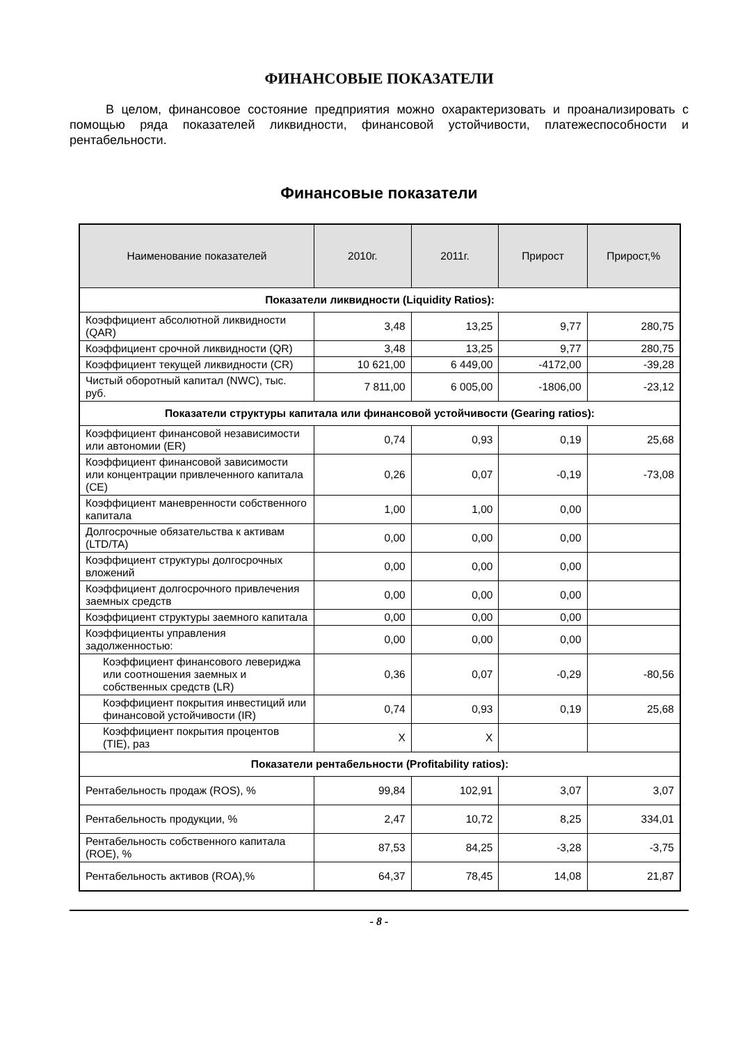ФИНАНСОВЫЕ ПОКАЗАТЕЛИ
В целом, финансовое состояние предприятия можно охарактеризовать и проанализировать с помощью ряда показателей ликвидности, финансовой устойчивости, платежеспособности и рентабельности.
Финансовые показатели
| Наименование показателей | 2010г. | 2011г. | Прирост | Прирост,% |
| --- | --- | --- | --- | --- |
| Показатели ликвидности (Liquidity Ratios): | | | | |
| Коэффициент абсолютной ликвидности (QAR) | 3,48 | 13,25 | 9,77 | 280,75 |
| Коэффициент срочной ликвидности (QR) | 3,48 | 13,25 | 9,77 | 280,75 |
| Коэффициент текущей ликвидности (CR) | 10 621,00 | 6 449,00 | -4172,00 | -39,28 |
| Чистый оборотный капитал (NWC), тыс. руб. | 7 811,00 | 6 005,00 | -1806,00 | -23,12 |
| Показатели структуры капитала или финансовой устойчивости (Gearing ratios): | | | | |
| Коэффициент финансовой независимости или автономии (ER) | 0,74 | 0,93 | 0,19 | 25,68 |
| Коэффициент финансовой зависимости или концентрации привлеченного капитала (CE) | 0,26 | 0,07 | -0,19 | -73,08 |
| Коэффициент маневренности собственного капитала | 1,00 | 1,00 | 0,00 | |
| Долгосрочные обязательства к активам (LTD/TA) | 0,00 | 0,00 | 0,00 | |
| Коэффициент структуры долгосрочных вложений | 0,00 | 0,00 | 0,00 | |
| Коэффициент долгосрочного привлечения заемных средств | 0,00 | 0,00 | 0,00 | |
| Коэффициент структуры заемного капитала | 0,00 | 0,00 | 0,00 | |
| Коэффициенты управления задолженностью: | 0,00 | 0,00 | 0,00 | |
| Коэффициент финансового левериджа или соотношения заемных и собственных средств (LR) | 0,36 | 0,07 | -0,29 | -80,56 |
| Коэффициент покрытия инвестиций или финансовой устойчивости (IR) | 0,74 | 0,93 | 0,19 | 25,68 |
| Коэффициент покрытия процентов (TIE), раз | X | X | | |
| Показатели рентабельности (Profitability ratios): | | | | |
| Рентабельность продаж (ROS), % | 99,84 | 102,91 | 3,07 | 3,07 |
| Рентабельность продукции, % | 2,47 | 10,72 | 8,25 | 334,01 |
| Рентабельность собственного капитала (ROE), % | 87,53 | 84,25 | -3,28 | -3,75 |
| Рентабельность активов (ROA),% | 64,37 | 78,45 | 14,08 | 21,87 |
- 8 -